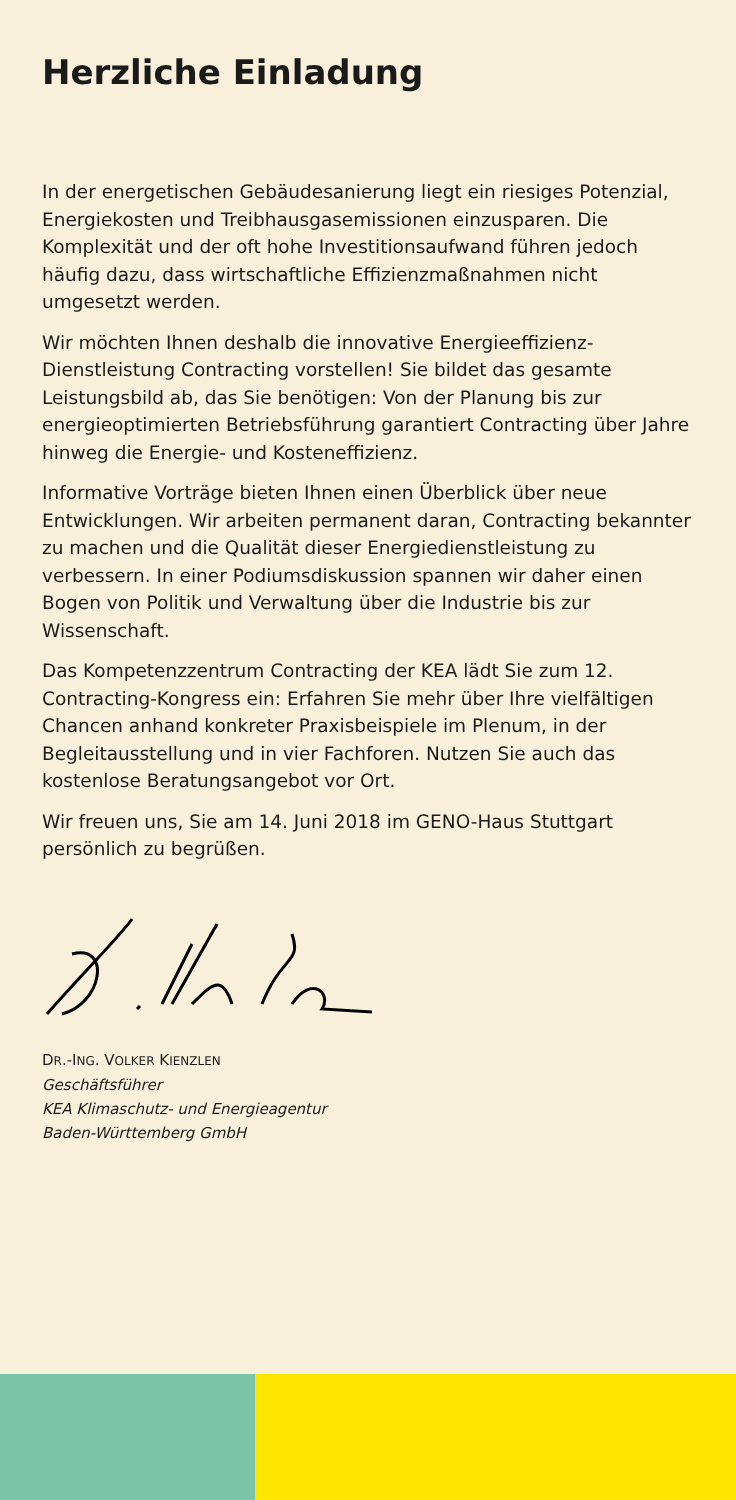Herzliche Einladung
In der energetischen Gebäudesanierung liegt ein riesiges Potenzial, Energiekosten und Treibhausgasemissionen einzu­sparen. Die Komplexität und der oft hohe Investitionsaufwand führen jedoch häufig dazu, dass wirtschaftliche Effizienzmaß­nahmen nicht umgesetzt werden.
Wir möchten Ihnen deshalb die innovative Energieeffizienz-Dienstleistung Contracting vorstellen! Sie bildet das gesamte Leistungsbild ab, das Sie benötigen: Von der Planung bis zur energieoptimierten Betriebsführung garantiert Contracting über Jahre hinweg die Energie- und Kosteneffizienz.
Informative Vorträge bieten Ihnen einen Überblick über neue Entwicklungen. Wir arbeiten permanent daran, Contracting bekannter zu machen und die Qualität dieser Energiedienst­leistung zu verbessern. In einer Podiumsdiskussion spannen wir daher einen Bogen von Politik und Verwaltung über die Industrie bis zur Wissenschaft.
Das Kompetenzzentrum Contracting der KEA lädt Sie zum 12. Contracting-Kongress ein: Erfahren Sie mehr über Ihre vielfältigen Chancen anhand konkreter Praxisbeispiele im Plenum, in der Begleitausstellung und in vier Fachforen. Nutzen Sie auch das kostenlose Beratungsangebot vor Ort.
Wir freuen uns, Sie am 14. Juni 2018 im GENO-Haus Stuttgart persönlich zu begrüßen.
DR.-ING. VOLKER KIENZLEN
Geschäftsführer
KEA Klimaschutz- und Energieagentur
Baden-Württemberg GmbH